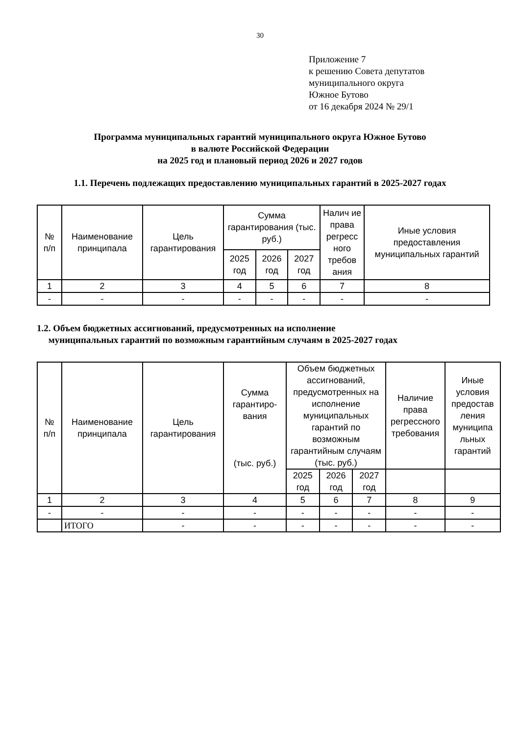30
Приложение 7
к решению Совета депутатов
муниципального округа
Южное Бутово
от 16 декабря 2024 № 29/1
Программа муниципальных гарантий муниципального округа Южное Бутово
в валюте Российской Федерации
на 2025 год и плановый период 2026 и 2027 годов
1.1. Перечень подлежащих предоставлению муниципальных гарантий в 2025-2027 годах
| № п/п | Наименование принципала | Цель гарантирования | Сумма гарантирования (тыс. руб.) | | | Налич ие права регресс ного требов ания | Иные условия предоставления муниципальных гарантий |
| --- | --- | --- | --- | --- | --- | --- | --- |
| | | | 2025 год | 2026 год | 2027 год | | |
| 1 | 2 | 3 | 4 | 5 | 6 | 7 | 8 |
| - | - | - | - | - | - | - | - |
1.2. Объем бюджетных ассигнований, предусмотренных на исполнение
муниципальных гарантий по возможным гарантийным случаям в 2025-2027 годах
| № п/п | Наименование принципала | Цель гарантирования | Сумма гарантиро-вания (тыс. руб.) | Объем бюджетных ассигнований, предусмотренных на исполнение муниципальных гарантий по возможным гарантийным случаям (тыс. руб.) | | | Наличие права регрессного требования | Иные условия предостав ления муниципа льных гарантий |
| --- | --- | --- | --- | --- | --- | --- | --- | --- |
| | | | | 2025 год | 2026 год | 2027 год | | |
| 1 | 2 | 3 | 4 | 5 | 6 | 7 | 8 | 9 |
| - | - | - | - | - | - | - | - | - |
| | ИТОГО | - | - | - | - | - | - | - |